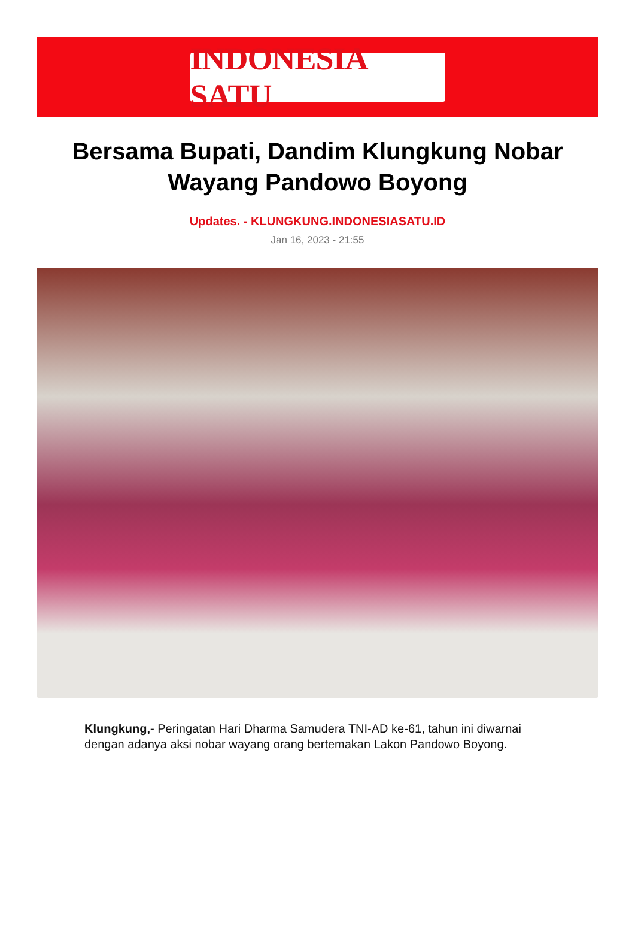INDONESIA SATU
Bersama Bupati, Dandim Klungkung Nobar Wayang Pandowo Boyong
Updates. - KLUNGKUNG.INDONESIASATU.ID
Jan 16, 2023 - 21:55
Klungkung,- Peringatan Hari Dharma Samudera TNI-AD ke-61, tahun ini diwarnai dengan adanya aksi nobar wayang orang bertemakan Lakon Pandowo Boyong.